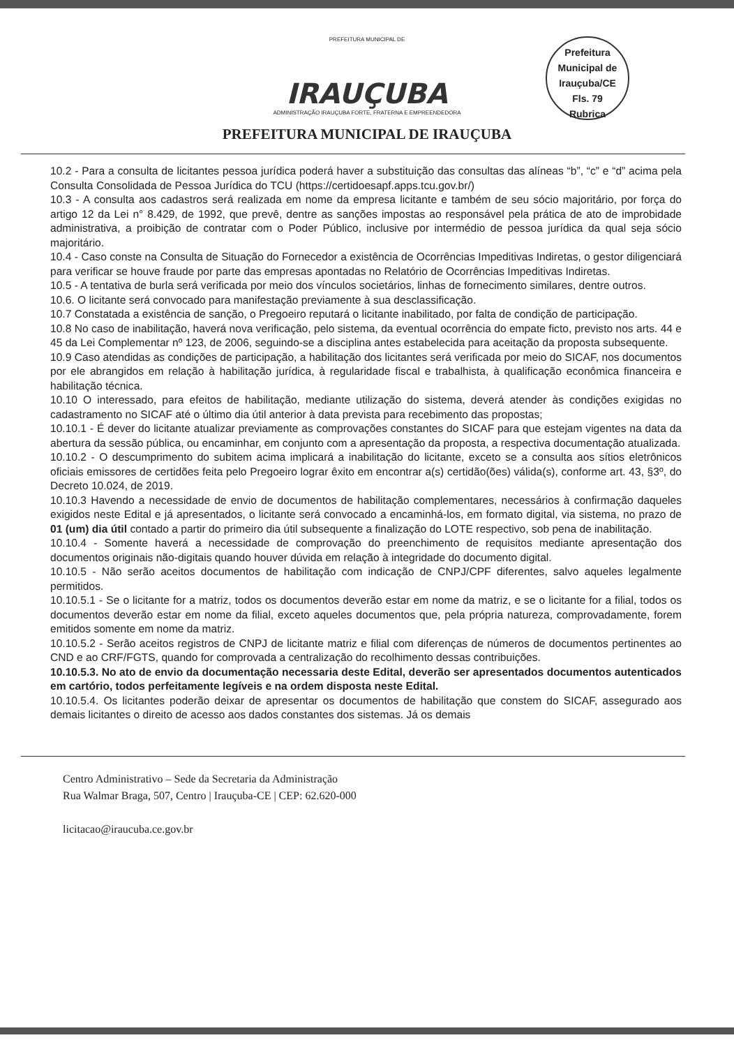PREFEITURA MUNICIPAL DE
IRAUÇUBA
ADMINISTRAÇÃO IRAUÇUBA FORTE, FRATERNA E EMPREENDEDORA
PREFEITURA MUNICIPAL DE IRAUÇUBA
Prefeitura Municipal de Irauçuba/CE
Fls. 79
Rubrica
10.2 - Para a consulta de licitantes pessoa jurídica poderá haver a substituição das consultas das alíneas “b”, “c” e “d” acima pela Consulta Consolidada de Pessoa Jurídica do TCU (https://certidoesapf.apps.tcu.gov.br/)
10.3 - A consulta aos cadastros será realizada em nome da empresa licitante e também de seu sócio majoritário, por força do artigo 12 da Lei n° 8.429, de 1992, que prevê, dentre as sanções impostas ao responsável pela prática de ato de improbidade administrativa, a proibição de contratar com o Poder Público, inclusive por intermédio de pessoa jurídica da qual seja sócio majoritário.
10.4 - Caso conste na Consulta de Situação do Fornecedor a existência de Ocorrências Impeditivas Indiretas, o gestor diligenciará para verificar se houve fraude por parte das empresas apontadas no Relatório de Ocorrências Impeditivas Indiretas.
10.5 - A tentativa de burla será verificada por meio dos vínculos societários, linhas de fornecimento similares, dentre outros.
10.6. O licitante será convocado para manifestação previamente à sua desclassificação.
10.7 Constatada a existência de sanção, o Pregoeiro reputará o licitante inabilitado, por falta de condição de participação.
10.8 No caso de inabilitação, haverá nova verificação, pelo sistema, da eventual ocorrência do empate ficto, previsto nos arts. 44 e 45 da Lei Complementar nº 123, de 2006, seguindo-se a disciplina antes estabelecida para aceitação da proposta subsequente.
10.9 Caso atendidas as condições de participação, a habilitação dos licitantes será verificada por meio do SICAF, nos documentos por ele abrangidos em relação à habilitação jurídica, à regularidade fiscal e trabalhista, à qualificação econômica financeira e habilitação técnica.
10.10 O interessado, para efeitos de habilitação, mediante utilização do sistema, deverá atender às condições exigidas no cadastramento no SICAF até o último dia útil anterior à data prevista para recebimento das propostas;
10.10.1 - É dever do licitante atualizar previamente as comprovações constantes do SICAF para que estejam vigentes na data da abertura da sessão pública, ou encaminhar, em conjunto com a apresentação da proposta, a respectiva documentação atualizada.
10.10.2 - O descumprimento do subitem acima implicará a inabilitação do licitante, exceto se a consulta aos sítios eletrônicos oficiais emissores de certidões feita pelo Pregoeiro lograr êxito em encontrar a(s) certidão(ões) válida(s), conforme art. 43, §3º, do Decreto 10.024, de 2019.
10.10.3 Havendo a necessidade de envio de documentos de habilitação complementares, necessários à confirmação daqueles exigidos neste Edital e já apresentados, o licitante será convocado a encaminhá-los, em formato digital, via sistema, no prazo de 01 (um) dia útil contado a partir do primeiro dia útil subsequente a finalização do LOTE respectivo, sob pena de inabilitação.
10.10.4 - Somente haverá a necessidade de comprovação do preenchimento de requisitos mediante apresentação dos documentos originais não-digitais quando houver dúvida em relação à integridade do documento digital.
10.10.5 - Não serão aceitos documentos de habilitação com indicação de CNPJ/CPF diferentes, salvo aqueles legalmente permitidos.
10.10.5.1 - Se o licitante for a matriz, todos os documentos deverão estar em nome da matriz, e se o licitante for a filial, todos os documentos deverão estar em nome da filial, exceto aqueles documentos que, pela própria natureza, comprovadamente, forem emitidos somente em nome da matriz.
10.10.5.2 - Serão aceitos registros de CNPJ de licitante matriz e filial com diferenças de números de documentos pertinentes ao CND e ao CRF/FGTS, quando for comprovada a centralização do recolhimento dessas contribuições.
10.10.5.3. No ato de envio da documentação necessaria deste Edital, deverão ser apresentados documentos autenticados em cartório, todos perfeitamente legíveis e na ordem disposta neste Edital.
10.10.5.4. Os licitantes poderão deixar de apresentar os documentos de habilitação que constem do SICAF, assegurado aos demais licitantes o direito de acesso aos dados constantes dos sistemas. Já os demais
Centro Administrativo – Sede da Secretaria da Administração
Rua Walmar Braga, 507, Centro | Irauçuba-CE | CEP: 62.620-000
licitacao@iraucuba.ce.gov.br